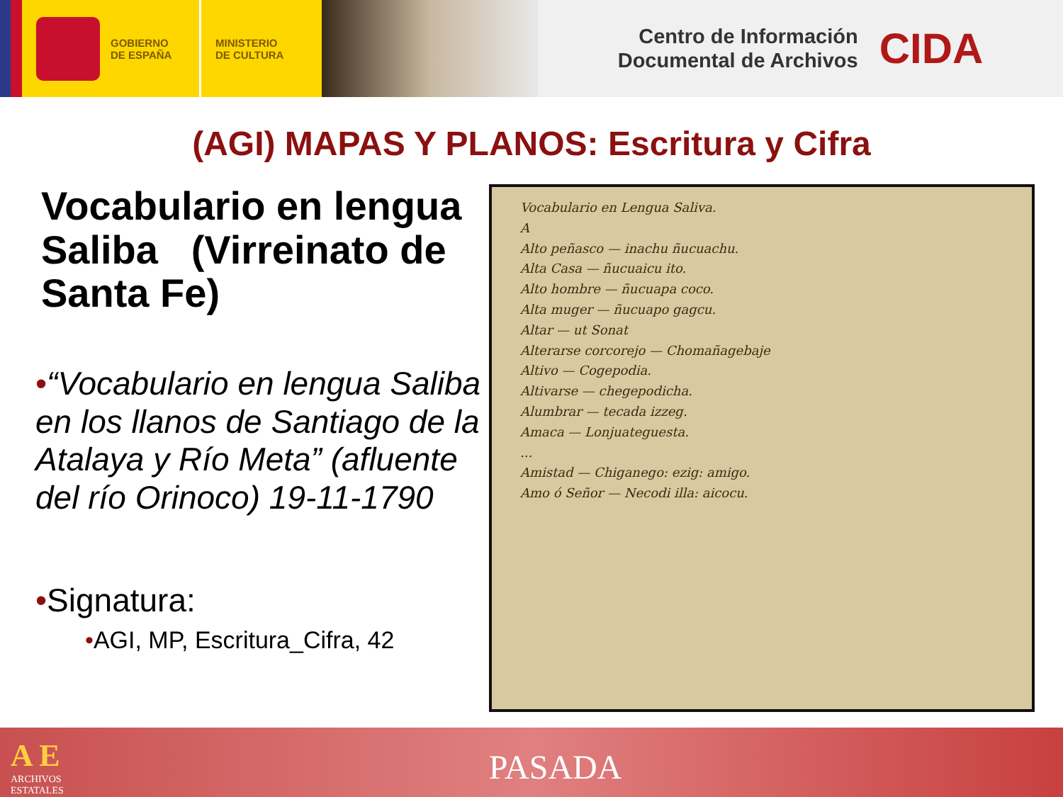GOBIERNO
DE ESPAÑA
MINISTERIO
DE CULTURA
Centro de Información
Documental de Archivos
CIDA
(AGI) MAPAS Y PLANOS: Escritura y Cifra
Vocabulario en lengua Saliba (Virreinato de Santa Fe)
•“Vocabulario en lengua Saliba en los llanos de Santiago de la Atalaya y Río Meta” (afluente del río Orinoco) 19-11-1790
•Signatura:
•AGI, MP, Escritura_Cifra, 42
Vocabulario en Lengua Saliva.
A
Alto peñasco — inachu ñucuachu.
Alta Casa — ñucuaicu ito.
Alto hombre — ñucuapa coco.
Alta muger — ñucuapo gagcu.
Altar — ut Sonat
Alterarse corcorejo — Chomañagebaje
Altivo — Cogepodia.
Altivarse — chegepodicha.
Alumbrar — tecada izzeg.
Amaca — Lonjuateguesta.
...
Amistad — Chiganego: ezig: amigo.
Amo ó Señor — Necodi illa: aicocu.
A E
ARCHIVOS
ESTATALES
PASADA